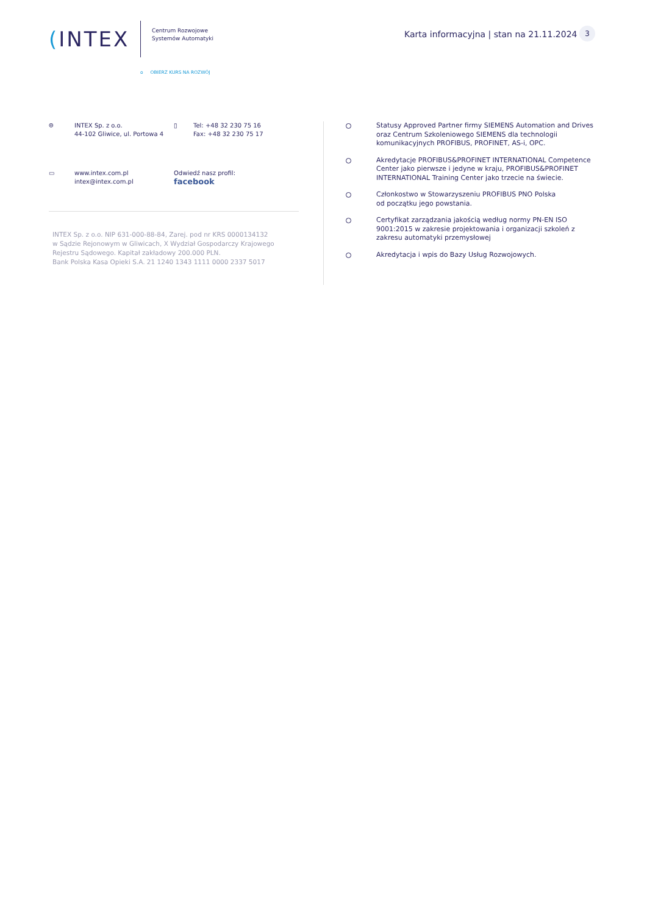(INTEX
Centrum Rozwojowe
Systemów Automatyki
o OBIERZ KURS NA ROZWÓJ
Karta informacyjna | stan na 21.11.2024
3
⌾ INTEX Sp. z o.o.
44-102 Gliwice, ul. Portowa 4
▯ Tel: +48 32 230 75 16
Fax: +48 32 230 75 17
▭ www.intex.com.pl
intex@intex.com.pl
Odwiedź nasz profil:
facebook
INTEX Sp. z o.o. NIP 631-000-88-84, Zarej. pod nr KRS 0000134132
w Sądzie Rejonowym w Gliwicach, X Wydział Gospodarczy Krajowego
Rejestru Sądowego. Kapitał zakładowy 200.000 PLN.
Bank Polska Kasa Opieki S.A. 21 1240 1343 1111 0000 2337 5017
Statusy Approved Partner firmy SIEMENS Automation and Drives oraz Centrum Szkoleniowego SIEMENS dla technologii komunikacyjnych PROFIBUS, PROFINET, AS-i, OPC.
Akredytacje PROFIBUS&PROFINET INTERNATIONAL Competence Center jako pierwsze i jedyne w kraju, PROFIBUS&PROFINET INTERNATIONAL Training Center jako trzecie na świecie.
Członkostwo w Stowarzyszeniu PROFIBUS PNO Polska
od początku jego powstania.
Certyfikat zarządzania jakością według normy PN-EN ISO 9001:2015 w zakresie projektowania i organizacji szkoleń z zakresu automatyki przemysłowej
Akredytacja i wpis do Bazy Usług Rozwojowych.